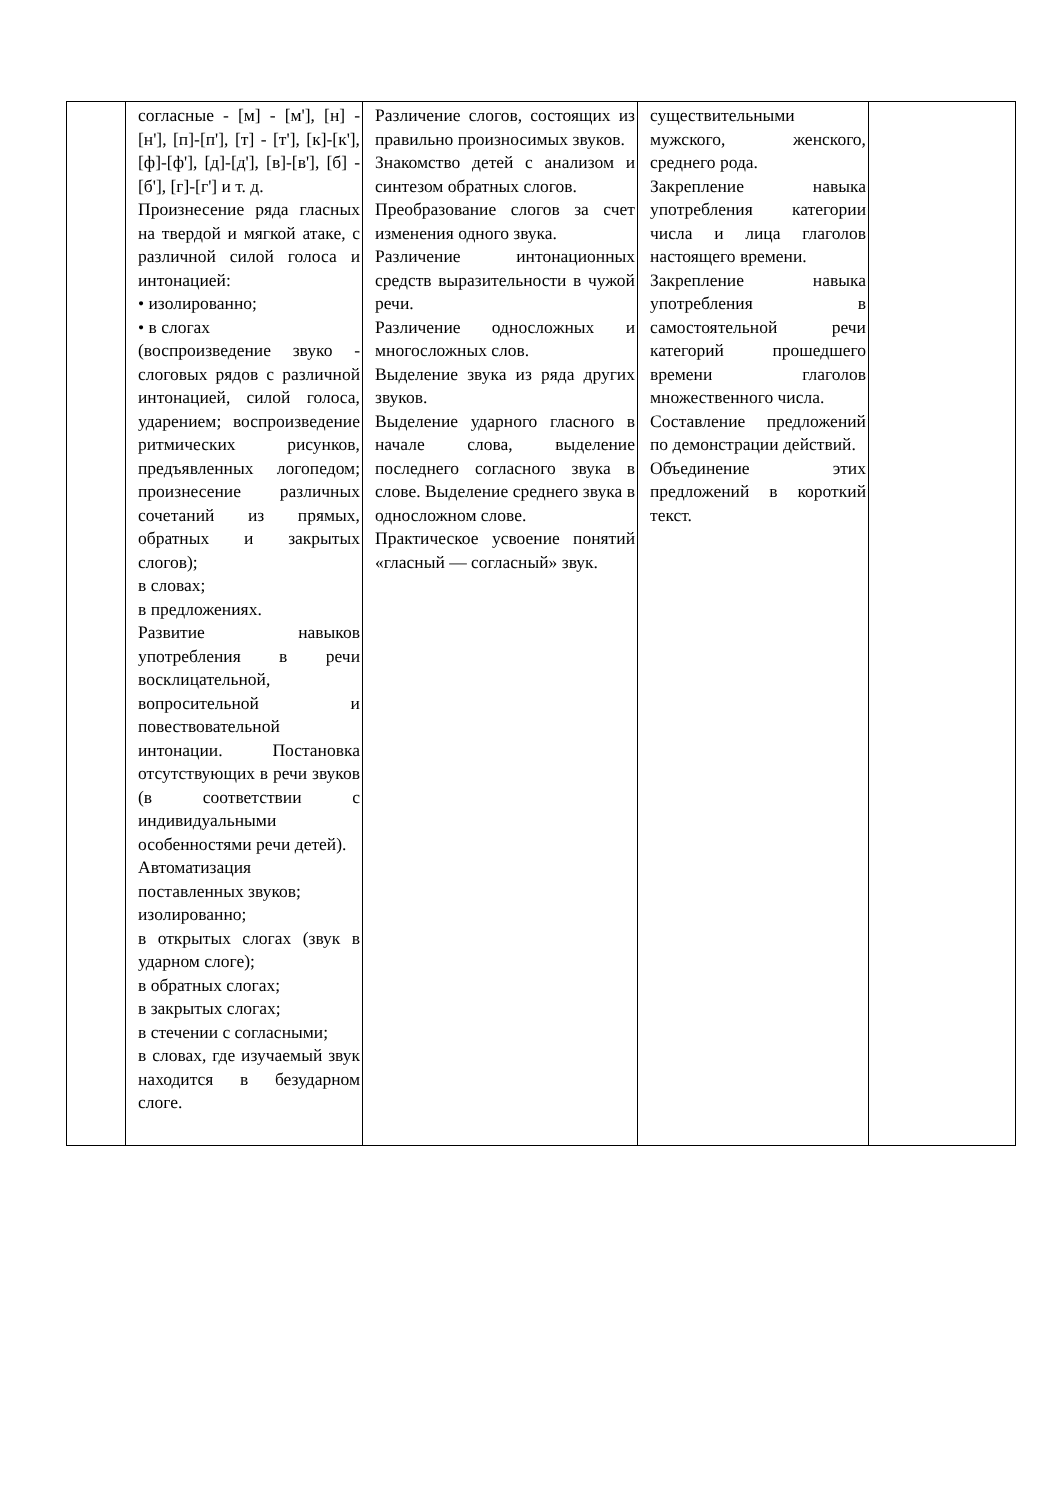| | согласные - [м] - [м'], [н] - [н'], [п]-[п'], [т] - [т'], [к]-[к'], [ф]-[ф'], [д]-[д'], [в]-[в'], [б] - [б'], [г]-[г'] и т. д. Произнесение ряда гласных на твердой и мягкой атаке, с различной силой голоса и интонацией: • изолированно; • в слогах (воспроизведение звуко - слоговых рядов с различной интонацией, силой голоса, ударением; воспроизведение ритмических рисунков, предъявленных логопедом; произнесение различных сочетаний из прямых, обратных и закрытых слогов); в словах; в предложениях. Развитие навыков употребления в речи восклицательной, вопросительной и повествовательной интонации. Постановка отсутствующих в речи звуков (в соответствии с индивидуальными особенностями речи детей). Автоматизация поставленных звуков; изолированно; в открытых слогах (звук в ударном слоге); в обратных слогах; в закрытых слогах; в стечении с согласными; в словах, где изучаемый звук находится в безударном слоге. | Различение слогов, состоящих из правильно произносимых звуков. Знакомство детей с анализом и синтезом обратных слогов. Преобразование слогов за счет изменения одного звука. Различение интонационных средств выразительности в чужой речи. Различение односложных и многосложных слов. Выделение звука из ряда других звуков. Выделение ударного гласного в начале слова, выделение последнего согласного звука в слове. Выделение среднего звука в односложном слове. Практическое усвоение понятий «гласный — согласный» звук. | существительными мужского, женского, среднего рода. Закрепление навыка употребления категории числа и лица глаголов настоящего времени. Закрепление навыка употребления в самостоятельной речи категорий прошедшего времени глаголов множественного числа. Составление предложений по демонстрации действий. Объединение этих предложений в короткий текст. | |